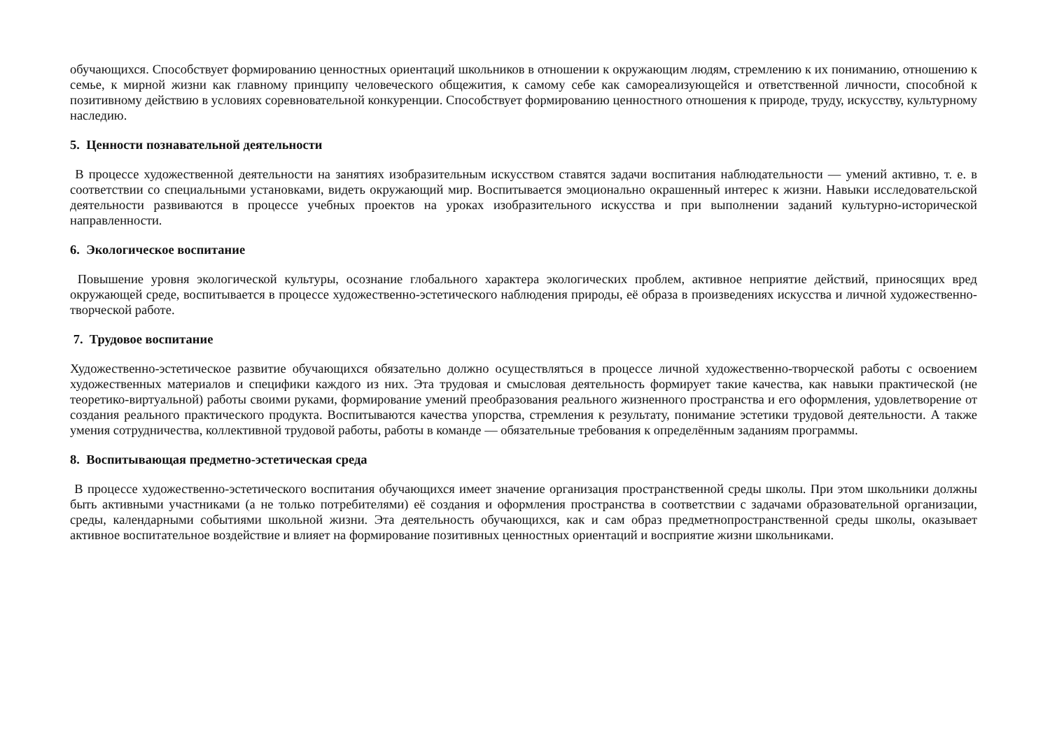обучающихся. Способствует формированию ценностных ориентаций школьников в отношении к окружающим людям, стремлению к их пониманию, отношению к семье, к мирной жизни как главному принципу человеческого общежития, к самому себе как самореализующейся и ответственной личности, способной к позитивному действию в условиях соревновательной конкуренции. Способствует формированию ценностного отношения к природе, труду, искусству, культурному наследию.
5. Ценности познавательной деятельности
В процессе художественной деятельности на занятиях изобразительным искусством ставятся задачи воспитания наблюдательности — умений активно, т. е. в соответствии со специальными установками, видеть окружающий мир. Воспитывается эмоционально окрашенный интерес к жизни. Навыки исследовательской деятельности развиваются в процессе учебных проектов на уроках изобразительного искусства и при выполнении заданий культурно-исторической направленности.
6. Экологическое воспитание
Повышение уровня экологической культуры, осознание глобального характера экологических проблем, активное неприятие действий, приносящих вред окружающей среде, воспитывается в процессе художественно-эстетического наблюдения природы, её образа в произведениях искусства и личной художественно-творческой работе.
7. Трудовое воспитание
Художественно-эстетическое развитие обучающихся обязательно должно осуществляться в процессе личной художественно-творческой работы с освоением художественных материалов и специфики каждого из них. Эта трудовая и смысловая деятельность формирует такие качества, как навыки практической (не теоретико-виртуальной) работы своими руками, формирование умений преобразования реального жизненного пространства и его оформления, удовлетворение от создания реального практического продукта. Воспитываются качества упорства, стремления к результату, понимание эстетики трудовой деятельности. А также умения сотрудничества, коллективной трудовой работы, работы в команде — обязательные требования к определённым заданиям программы.
8. Воспитывающая предметно-эстетическая среда
В процессе художественно-эстетического воспитания обучающихся имеет значение организация пространственной среды школы. При этом школьники должны быть активными участниками (а не только потребителями) её создания и оформления пространства в соответствии с задачами образовательной организации, среды, календарными событиями школьной жизни. Эта деятельность обучающихся, как и сам образ предметнопространственной среды школы, оказывает активное воспитательное воздействие и влияет на формирование позитивных ценностных ориентаций и восприятие жизни школьниками.